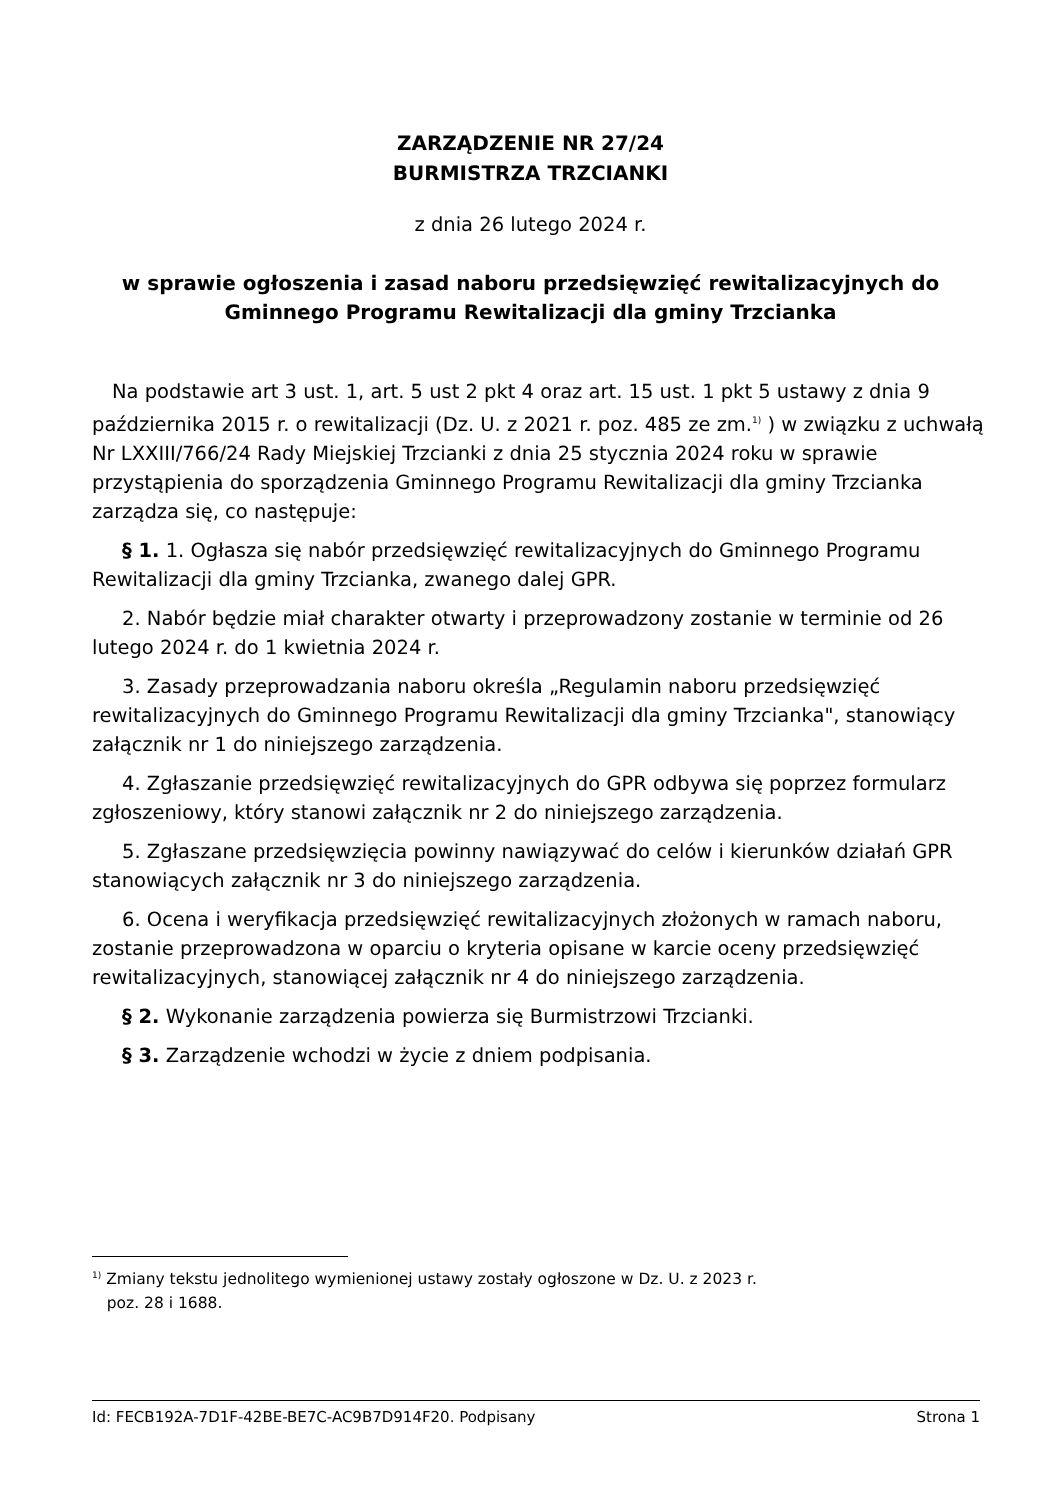ZARZĄDZENIE NR 27/24
BURMISTRZA TRZCIANKI
z dnia 26 lutego 2024 r.
w sprawie ogłoszenia i zasad naboru przedsięwzięć rewitalizacyjnych do Gminnego Programu Rewitalizacji dla gminy Trzcianka
Na podstawie art 3 ust. 1, art. 5 ust 2 pkt 4 oraz art. 15 ust. 1 pkt 5 ustawy z dnia 9 października 2015 r. o rewitalizacji (Dz. U. z 2021 r. poz. 485 ze zm.<sup>1)</sup> ) w związku z uchwałą Nr LXXIII/766/24 Rady Miejskiej Trzcianki z dnia 25 stycznia 2024 roku w sprawie przystąpienia do sporządzenia Gminnego Programu Rewitalizacji dla gminy Trzcianka zarządza się, co następuje:
§ 1. 1. Ogłasza się nabór przedsięwzięć rewitalizacyjnych do Gminnego Programu Rewitalizacji dla gminy Trzcianka, zwanego dalej GPR.
2. Nabór będzie miał charakter otwarty i przeprowadzony zostanie w terminie od 26 lutego 2024 r. do 1 kwietnia 2024 r.
3. Zasady przeprowadzania naboru określa „Regulamin naboru przedsięwzięć rewitalizacyjnych do Gminnego Programu Rewitalizacji dla gminy Trzcianka", stanowiący załącznik nr 1 do niniejszego zarządzenia.
4. Zgłaszanie przedsięwzięć rewitalizacyjnych do GPR odbywa się poprzez formularz zgłoszeniowy, który stanowi załącznik nr 2 do niniejszego zarządzenia.
5. Zgłaszane przedsięwzięcia powinny nawiązywać do celów i kierunków działań GPR stanowiących załącznik nr 3 do niniejszego zarządzenia.
6. Ocena i weryfikacja przedsięwzięć rewitalizacyjnych złożonych w ramach naboru, zostanie przeprowadzona w oparciu o kryteria opisane w karcie oceny przedsięwzięć rewitalizacyjnych, stanowiącej załącznik nr 4 do niniejszego zarządzenia.
§ 2. Wykonanie zarządzenia powierza się Burmistrzowi Trzcianki.
§ 3. Zarządzenie wchodzi w życie z dniem podpisania.
<sup>1)</sup> Zmiany tekstu jednolitego wymienionej ustawy zostały ogłoszone w Dz. U. z 2023 r.
poz. 28 i 1688.
Id: FECB192A-7D1F-42BE-BE7C-AC9B7D914F20. Podpisany Strona 1